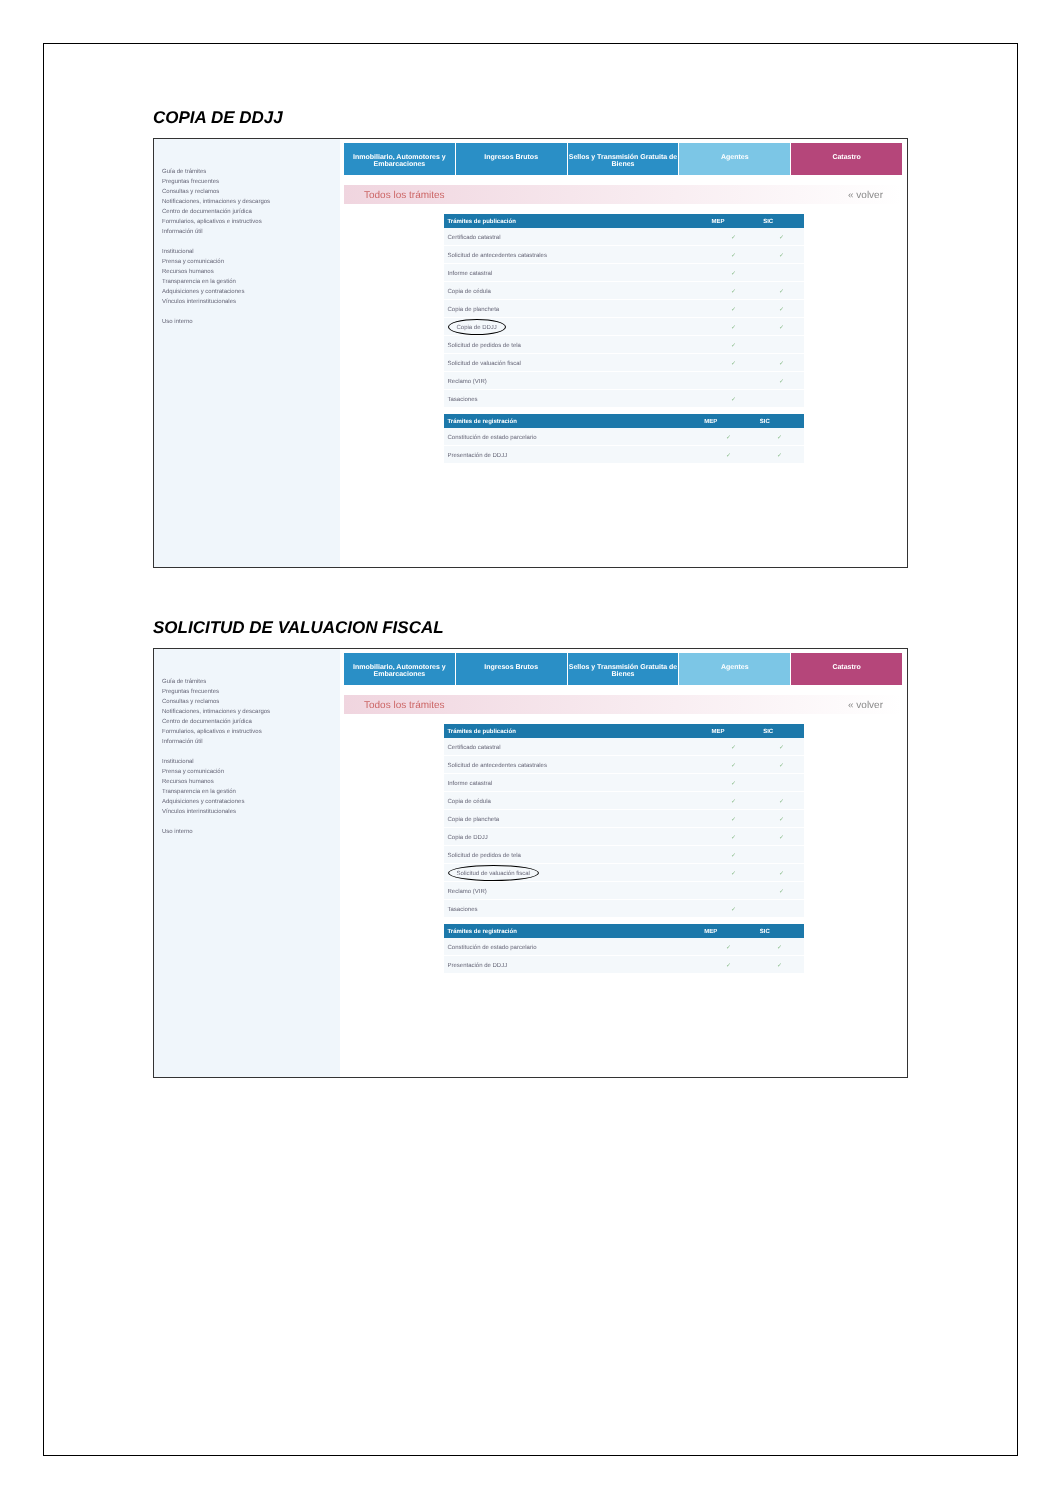COPIA DE DDJJ
Guía de trámites
Preguntas frecuentes
Consultas y reclamos
Notificaciones, intimaciones y descargos
Centro de documentación jurídica
Formularios, aplicativos e instructivos
Información útil
Institucional
Prensa y comunicación
Recursos humanos
Transparencia en la gestión
Adquisiciones y contrataciones
Vínculos interinstitucionales
Uso interno
Inmobiliario, Automotores y Embarcaciones
Ingresos Brutos Sellos y Transmisión Gratuita de Bienes
Agentes Catastro
Todos los trámites « volver
| Trámites de publicación | MEP | SIC |
| --- | --- | --- |
| Certificado catastral | ✓ | ✓ |
| Solicitud de antecedentes catastrales | ✓ | ✓ |
| Informe catastral | ✓ | |
| Copia de cédula | ✓ | ✓ |
| Copia de plancheta | ✓ | ✓ |
| Copia de DDJJ | ✓ | ✓ |
| Solicitud de pedidos de tela | ✓ | |
| Solicitud de valuación fiscal | ✓ | ✓ |
| Reclamo (VIR) | | ✓ |
| Tasaciones | ✓ | |
| Trámites de registración | MEP | SIC |
| --- | --- | --- |
| Constitución de estado parcelario | ✓ | ✓ |
| Presentación de DDJJ | ✓ | ✓ |
SOLICITUD DE VALUACION FISCAL
Guía de trámites
Preguntas frecuentes
Consultas y reclamos
Notificaciones, intimaciones y descargos
Centro de documentación jurídica
Formularios, aplicativos e instructivos
Información útil
Institucional
Prensa y comunicación
Recursos humanos
Transparencia en la gestión
Adquisiciones y contrataciones
Vínculos interinstitucionales
Uso interno
Inmobiliario, Automotores y Embarcaciones
Ingresos Brutos Sellos y Transmisión Gratuita de Bienes
Agentes Catastro
Todos los trámites « volver
| Trámites de publicación | MEP | SIC |
| --- | --- | --- |
| Certificado catastral | ✓ | ✓ |
| Solicitud de antecedentes catastrales | ✓ | ✓ |
| Informe catastral | ✓ | |
| Copia de cédula | ✓ | ✓ |
| Copia de plancheta | ✓ | ✓ |
| Copia de DDJJ | ✓ | ✓ |
| Solicitud de pedidos de tela | ✓ | |
| Solicitud de valuación fiscal | ✓ | ✓ |
| Reclamo (VIR) | | ✓ |
| Tasaciones | ✓ | |
| Trámites de registración | MEP | SIC |
| --- | --- | --- |
| Constitución de estado parcelario | ✓ | ✓ |
| Presentación de DDJJ | ✓ | ✓ |